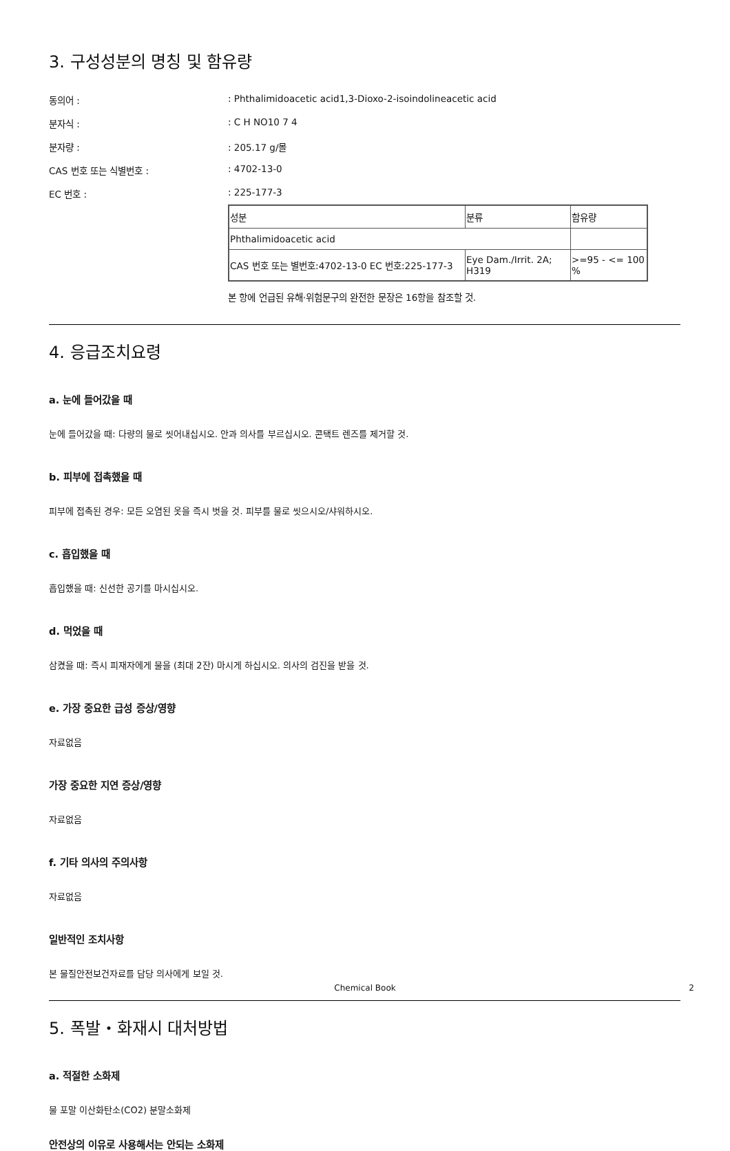3. 구성성분의 명칭 및 함유량
동의어 : : Phthalimidoacetic acid1,3-Dioxo-2-isoindolineacetic acid
분자식 : : C H NO10 7 4
분자량 : : 205.17 g/몰
CAS 번호 또는 식별번호 : : 4702-13-0
EC 번호 : : 225-177-3
| 성분 | 분류 | 함유량 |
| Phthalimidoacetic acid | | |
| CAS 번호 또는 별번호:4702-13-0 EC 번호:225-177-3 | Eye Dam./Irrit. 2A; H319 | >=95 - <= 100 % |
본 항에 언급된 유해·위험문구의 완전한 문장은 16항을 참조할 것.
4. 응급조치요령
a. 눈에 들어갔을 때
눈에 들어갔을 때: 다량의 물로 씻어내십시오. 안과 의사를 부르십시오. 콘택트 렌즈를 제거할 것.
b. 피부에 접촉했을 때
피부에 접촉된 경우: 모든 오염된 옷을 즉시 벗을 것. 피부를 물로 씻으시오/샤워하시오.
c. 흡입했을 때
흡입했을 때: 신선한 공기를 마시십시오.
d. 먹었을 때
삼켰을 때: 즉시 피재자에게 물을 (최대 2잔) 마시게 하십시오. 의사의 검진을 받을 것.
e. 가장 중요한 급성 증상/영향
자료없음
가장 중요한 지연 증상/영향
자료없음
f. 기타 의사의 주의사항
자료없음
일반적인 조치사항
본 물질안전보건자료를 담당 의사에게 보일 것.
5. 폭발・화재시 대처방법
a. 적절한 소화제
물 포말 이산화탄소(CO2) 분말소화제
안전상의 이유로 사용해서는 안되는 소화제
Chemical Book 2